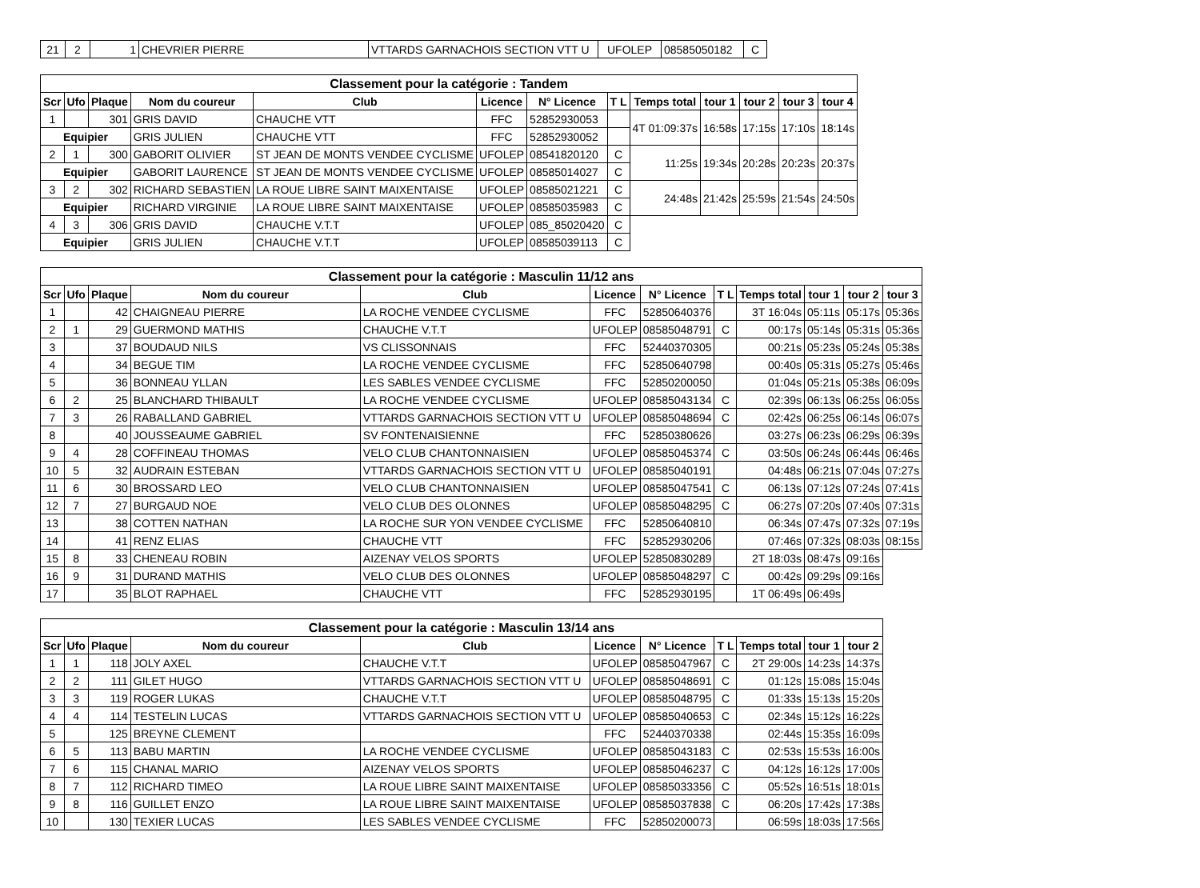| 21 | 2 | 1 | CHEVRIER PIERRE | VTTARDS GARNACHOIS SECTION VTT U | UFOLEP | 08585050182 | C |
| Classement pour la catégorie : Tandem | | | | | | | | | | | | |
| Scr | Ufo | Plaque | Nom du coureur | Club | Licence | N° Licence | T L | Temps total | tour 1 | tour 2 | tour 3 | tour 4 |
| 1 | | 301 | GRIS DAVID | CHAUCHE VTT | FFC | 52852930053 | | 4T 01:09:37s | 16:58s | 17:15s | 17:10s | 18:14s |
| Equipier | | | GRIS JULIEN | CHAUCHE VTT | FFC | 52852930052 | | | | | | |
| 2 | 1 | 300 | GABORIT OLIVIER | ST JEAN DE MONTS VENDEE CYCLISME | UFOLEP | 08541820120 | C | 11:25s | 19:34s | 20:28s | 20:23s | 20:37s |
| Equipier | | | GABORIT LAURENCE | ST JEAN DE MONTS VENDEE CYCLISME | UFOLEP | 08585014027 | C | | | | | |
| 3 | 2 | 302 | RICHARD SEBASTIEN | LA ROUE LIBRE SAINT MAIXENTAISE | UFOLEP | 08585021221 | C | 24:48s | 21:42s | 25:59s | 21:54s | 24:50s |
| Equipier | | | RICHARD VIRGINIE | LA ROUE LIBRE SAINT MAIXENTAISE | UFOLEP | 08585035983 | C | | | | | |
| 4 | 3 | 306 | GRIS DAVID | CHAUCHE V.T.T | UFOLEP | 085_85020420 | C | | | | | |
| Equipier | | | GRIS JULIEN | CHAUCHE V.T.T | UFOLEP | 08585039113 | C | | | | | |
| Classement pour la catégorie : Masculin 11/12 ans | | | | | | | | | | | |
| Scr | Ufo | Plaque | Nom du coureur | Club | Licence | N° Licence | T L | Temps total | tour 1 | tour 2 | tour 3 |
| 1 | | 42 | CHAIGNEAU PIERRE | LA ROCHE VENDEE CYCLISME | FFC | 52850640376 | | 3T 16:04s | 05:11s | 05:17s | 05:36s |
| 2 | 1 | 29 | GUERMOND MATHIS | CHAUCHE V.T.T | UFOLEP | 08585048791 | C | 00:17s | 05:14s | 05:31s | 05:36s |
| 3 | | 37 | BOUDAUD NILS | VS CLISSONNAIS | FFC | 52440370305 | | 00:21s | 05:23s | 05:24s | 05:38s |
| 4 | | 34 | BEGUE TIM | LA ROCHE VENDEE CYCLISME | FFC | 52850640798 | | 00:40s | 05:31s | 05:27s | 05:46s |
| 5 | | 36 | BONNEAU YLLAN | LES SABLES VENDEE CYCLISME | FFC | 52850200050 | | 01:04s | 05:21s | 05:38s | 06:09s |
| 6 | 2 | 25 | BLANCHARD THIBAULT | LA ROCHE VENDEE CYCLISME | UFOLEP | 08585043134 | C | 02:39s | 06:13s | 06:25s | 06:05s |
| 7 | 3 | 26 | RABALLAND GABRIEL | VTTARDS GARNACHOIS SECTION VTT U | UFOLEP | 08585048694 | C | 02:42s | 06:25s | 06:14s | 06:07s |
| 8 | | 40 | JOUSSEAUME GABRIEL | SV FONTENAISIENNE | FFC | 52850380626 | | 03:27s | 06:23s | 06:29s | 06:39s |
| 9 | 4 | 28 | COFFINEAU THOMAS | VELO CLUB CHANTONNAISIEN | UFOLEP | 08585045374 | C | 03:50s | 06:24s | 06:44s | 06:46s |
| 10 | 5 | 32 | AUDRAIN ESTEBAN | VTTARDS GARNACHOIS SECTION VTT U | UFOLEP | 08585040191 | | 04:48s | 06:21s | 07:04s | 07:27s |
| 11 | 6 | 30 | BROSSARD LEO | VELO CLUB CHANTONNAISIEN | UFOLEP | 08585047541 | C | 06:13s | 07:12s | 07:24s | 07:41s |
| 12 | 7 | 27 | BURGAUD NOE | VELO CLUB DES OLONNES | UFOLEP | 08585048295 | C | 06:27s | 07:20s | 07:40s | 07:31s |
| 13 | | 38 | COTTEN NATHAN | LA ROCHE SUR YON VENDEE CYCLISME | FFC | 52850640810 | | 06:34s | 07:47s | 07:32s | 07:19s |
| 14 | | 41 | RENZ ELIAS | CHAUCHE VTT | FFC | 52852930206 | | 07:46s | 07:32s | 08:03s | 08:15s |
| 15 | 8 | 33 | CHENEAU ROBIN | AIZENAY VELOS SPORTS | UFOLEP | 52850830289 | | 2T 18:03s | 08:47s | 09:16s | |
| 16 | 9 | 31 | DURAND MATHIS | VELO CLUB DES OLONNES | UFOLEP | 08585048297 | C | 00:42s | 09:29s | 09:16s | |
| 17 | | 35 | BLOT RAPHAEL | CHAUCHE VTT | FFC | 52852930195 | | 1T 06:49s | 06:49s | | |
| Classement pour la catégorie : Masculin 13/14 ans | | | | | | | | | | |
| Scr | Ufo | Plaque | Nom du coureur | Club | Licence | N° Licence | T L | Temps total | tour 1 | tour 2 |
| 1 | 1 | 118 | JOLY AXEL | CHAUCHE V.T.T | UFOLEP | 08585047967 | C | 2T 29:00s | 14:23s | 14:37s |
| 2 | 2 | 111 | GILET HUGO | VTTARDS GARNACHOIS SECTION VTT U | UFOLEP | 08585048691 | C | 01:12s | 15:08s | 15:04s |
| 3 | 3 | 119 | ROGER LUKAS | CHAUCHE V.T.T | UFOLEP | 08585048795 | C | 01:33s | 15:13s | 15:20s |
| 4 | 4 | 114 | TESTELIN LUCAS | VTTARDS GARNACHOIS SECTION VTT U | UFOLEP | 08585040653 | C | 02:34s | 15:12s | 16:22s |
| 5 | | 125 | BREYNE CLEMENT | | FFC | 52440370338 | | 02:44s | 15:35s | 16:09s |
| 6 | 5 | 113 | BABU MARTIN | LA ROCHE VENDEE CYCLISME | UFOLEP | 08585043183 | C | 02:53s | 15:53s | 16:00s |
| 7 | 6 | 115 | CHANAL MARIO | AIZENAY VELOS SPORTS | UFOLEP | 08585046237 | C | 04:12s | 16:12s | 17:00s |
| 8 | 7 | 112 | RICHARD TIMEO | LA ROUE LIBRE SAINT MAIXENTAISE | UFOLEP | 08585033356 | C | 05:52s | 16:51s | 18:01s |
| 9 | 8 | 116 | GUILLET ENZO | LA ROUE LIBRE SAINT MAIXENTAISE | UFOLEP | 08585037838 | C | 06:20s | 17:42s | 17:38s |
| 10 | | 130 | TEXIER LUCAS | LES SABLES VENDEE CYCLISME | FFC | 52850200073 | | 06:59s | 18:03s | 17:56s |